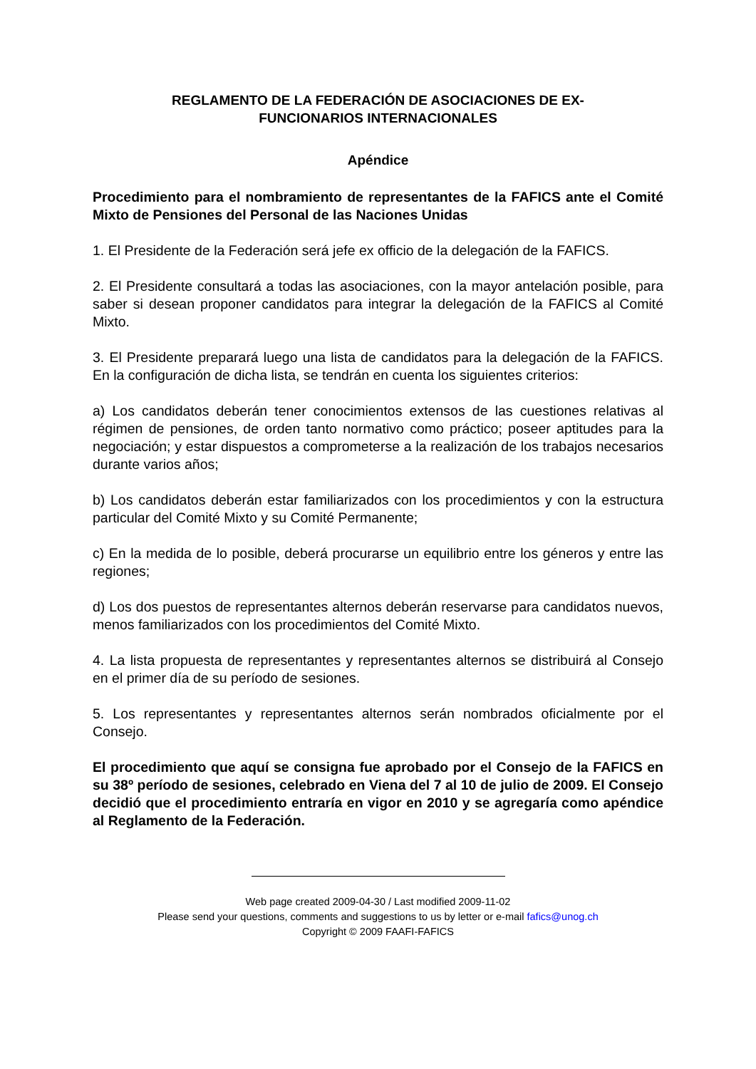REGLAMENTO DE LA FEDERACIÓN DE ASOCIACIONES DE EX-
FUNCIONARIOS INTERNACIONALES
Apéndice
Procedimiento para el nombramiento de representantes de la FAFICS ante el Comité Mixto de Pensiones del Personal de las Naciones Unidas
1. El Presidente de la Federación será jefe ex officio de la delegación de la FAFICS.
2. El Presidente consultará a todas las asociaciones, con la mayor antelación posible, para saber si desean proponer candidatos para integrar la delegación de la FAFICS al Comité Mixto.
3. El Presidente preparará luego una lista de candidatos para la delegación de la FAFICS. En la configuración de dicha lista, se tendrán en cuenta los siguientes criterios:
a) Los candidatos deberán tener conocimientos extensos de las cuestiones relativas al régimen de pensiones, de orden tanto normativo como práctico; poseer aptitudes para la negociación; y estar dispuestos a comprometerse a la realización de los trabajos necesarios durante varios años;
b) Los candidatos deberán estar familiarizados con los procedimientos y con la estructura particular del Comité Mixto y su Comité Permanente;
c) En la medida de lo posible, deberá procurarse un equilibrio entre los géneros y entre las regiones;
d) Los dos puestos de representantes alternos deberán reservarse para candidatos nuevos, menos familiarizados con los procedimientos del Comité Mixto.
4. La lista propuesta de representantes y representantes alternos se distribuirá al Consejo en el primer día de su período de sesiones.
5. Los representantes y representantes alternos serán nombrados oficialmente por el Consejo.
El procedimiento que aquí se consigna fue aprobado por el Consejo de la FAFICS en su 38º período de sesiones, celebrado en Viena del 7 al 10 de julio de 2009. El Consejo decidió que el procedimiento entraría en vigor en 2010 y se agregaría como apéndice al Reglamento de la Federación.
Web page created 2009-04-30 / Last modified 2009-11-02
Please send your questions, comments and suggestions to us by letter or e-mail fafics@unog.ch
Copyright © 2009 FAAFI-FAFICS